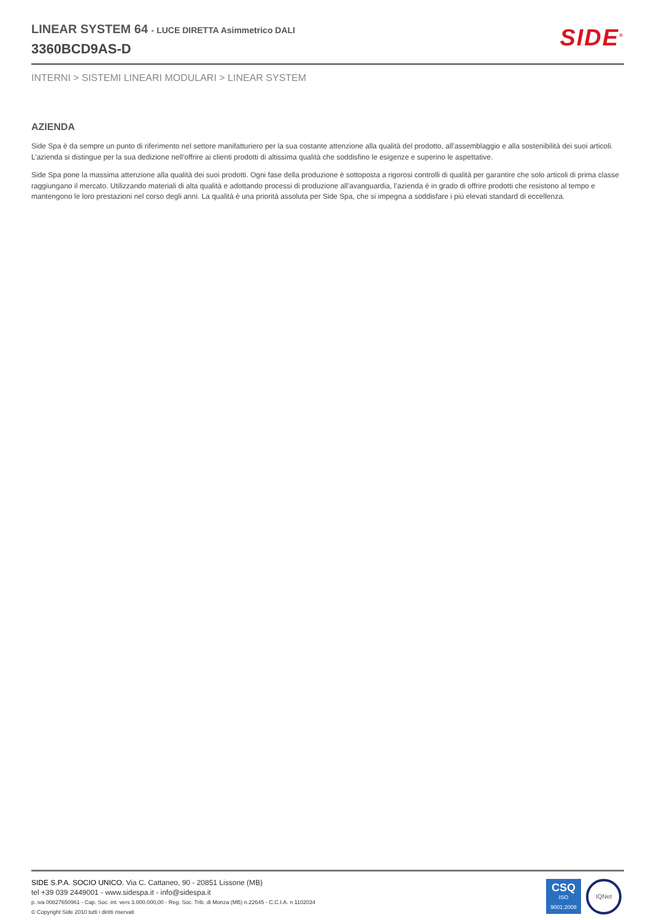LINEAR SYSTEM 64 - LUCE DIRETTA Asimmetrico DALI
3360BCD9AS-D
SIDE<sup>®</sup>
INTERNI > SISTEMI LINEARI MODULARI > LINEAR SYSTEM
AZIENDA
Side Spa è da sempre un punto di riferimento nel settore manifatturiero per la sua costante attenzione alla qualità del prodotto, all’assemblaggio e alla sostenibilità dei suoi articoli. L’azienda si distingue per la sua dedizione nell’offrire ai clienti prodotti di altissima qualità che soddisfino le esigenze e superino le aspettative.
Side Spa pone la massima attenzione alla qualità dei suoi prodotti. Ogni fase della produzione è sottoposta a rigorosi controlli di qualità per garantire che solo articoli di prima classe raggiungano il mercato. Utilizzando materiali di alta qualità e adottando processi di produzione all’avanguardia, l’azienda è in grado di offrire prodotti che resistono al tempo e mantengono le loro prestazioni nel corso degli anni. La qualità è una priorità assoluta per Side Spa, che si impegna a soddisfare i più elevati standard di eccellenza.
SIDE S.P.A. SOCIO UNICO. Via C. Cattaneo, 90 - 20851 Lissone (MB)
tel +39 039 2449001 - www.sidespa.it - info@sidespa.it
p. iva 00827650961 - Cap. Soc. int. vers 3.000.000,00 - Reg. Soc. Trib. di Monza (MB) n.22645 - C.C.I.A. n 1102034
© Copyright Side 2010 tutti i diritti riservati
CSQ
ISO
9001:2008
IQNet